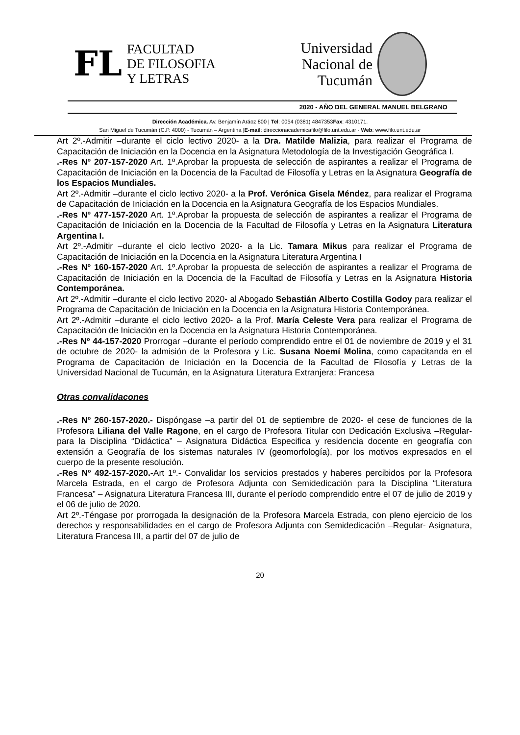FL
FACULTAD
DE FILOSOFIA
Y LETRAS
Universidad
Nacional de
Tucumán
2020 - AÑO DEL GENERAL MANUEL BELGRANO
Dirección Académica. Av. Benjamín Aráoz 800 | Tel: 0054 (0381) 4847353Fax: 4310171.
San Miguel de Tucumán (C.P. 4000) - Tucumán – Argentina |E-mail: direccionacademicafilo@filo.unt.edu.ar - Web: www.filo.unt.edu.ar
Art 2º.-Admitir –durante el ciclo lectivo 2020- a la Dra. Matilde Malizia, para realizar el Programa de Capacitación de Iniciación en la Docencia en la Asignatura Metodología de la Investigación Geográfica I.
.-Res Nº 207-157-2020 Art. 1º.Aprobar la propuesta de selección de aspirantes a realizar el Programa de Capacitación de Iniciación en la Docencia de la Facultad de Filosofía y Letras en la Asignatura Geografía de los Espacios Mundiales.
Art 2º.-Admitir –durante el ciclo lectivo 2020- a la Prof. Verónica Gisela Méndez, para realizar el Programa de Capacitación de Iniciación en la Docencia en la Asignatura Geografía de los Espacios Mundiales.
.-Res Nº 477-157-2020 Art. 1º.Aprobar la propuesta de selección de aspirantes a realizar el Programa de Capacitación de Iniciación en la Docencia de la Facultad de Filosofía y Letras en la Asignatura Literatura Argentina I.
Art 2º.-Admitir –durante el ciclo lectivo 2020- a la Lic. Tamara Mikus para realizar el Programa de Capacitación de Iniciación en la Docencia en la Asignatura Literatura Argentina I
.-Res Nº 160-157-2020 Art. 1º.Aprobar la propuesta de selección de aspirantes a realizar el Programa de Capacitación de Iniciación en la Docencia de la Facultad de Filosofía y Letras en la Asignatura Historia Contemporánea.
Art 2º.-Admitir –durante el ciclo lectivo 2020- al Abogado Sebastián Alberto Costilla Godoy para realizar el Programa de Capacitación de Iniciación en la Docencia en la Asignatura Historia Contemporánea.
Art 2º.-Admitir –durante el ciclo lectivo 2020- a la Prof. María Celeste Vera para realizar el Programa de Capacitación de Iniciación en la Docencia en la Asignatura Historia Contemporánea.
.-Res Nº 44-157-2020 Prorrogar –durante el período comprendido entre el 01 de noviembre de 2019 y el 31 de octubre de 2020- la admisión de la Profesora y Lic. Susana Noemí Molina, como capacitanda en el Programa de Capacitación de Iniciación en la Docencia de la Facultad de Filosofía y Letras de la Universidad Nacional de Tucumán, en la Asignatura Literatura Extranjera: Francesa
Otras convalidacones
.-Res Nº 260-157-2020.- Dispóngase –a partir del 01 de septiembre de 2020- el cese de funciones de la Profesora Liliana del Valle Ragone, en el cargo de Profesora Titular con Dedicación Exclusiva –Regular- para la Disciplina “Didáctica” – Asignatura Didáctica Especifica y residencia docente en geografía con extensión a Geografía de los sistemas naturales IV (geomorfología), por los motivos expresados en el cuerpo de la presente resolución.
.-Res Nº 492-157-2020.-Art 1º.- Convalidar los servicios prestados y haberes percibidos por la Profesora Marcela Estrada, en el cargo de Profesora Adjunta con Semidedicación para la Disciplina “Literatura Francesa” – Asignatura Literatura Francesa III, durante el período comprendido entre el 07 de julio de 2019 y el 06 de julio de 2020.
Art 2º.-Téngase por prorrogada la designación de la Profesora Marcela Estrada, con pleno ejercicio de los derechos y responsabilidades en el cargo de Profesora Adjunta con Semidedicación –Regular- Asignatura, Literatura Francesa III, a partir del 07 de julio de
20